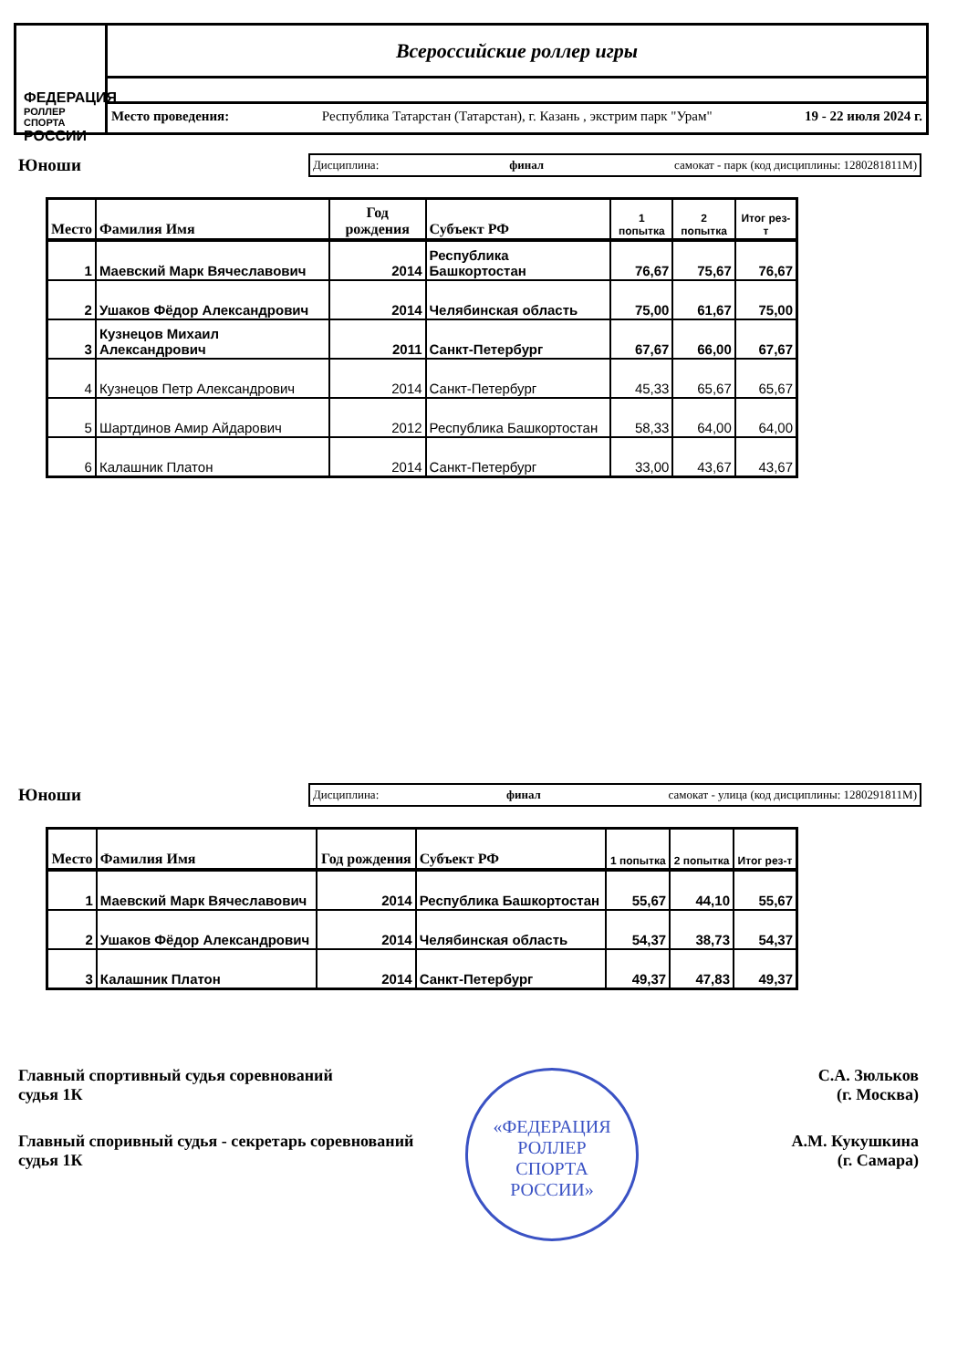ФЕДЕРАЦИЯ
РОЛЛЕР СПОРТА
РОССИИ
Всероссийские роллер игры
Место проведения: Республика Татарстан (Татарстан), г. Казань , экстрим парк "Урам" 19 - 22 июля 2024 г.
Юноши
Дисциплина: финал самокат - парк (код дисциплины: 1280281811М)
| Место | Фамилия Имя | Год рождения | Субъект РФ | 1 попытка | 2 попытка | Итог рез-т |
| --- | --- | --- | --- | --- | --- | --- |
| 1 | Маевский Марк Вячеславович | 2014 | Республика Башкортостан | 76,67 | 75,67 | 76,67 |
| 2 | Ушаков Фёдор Александрович | 2014 | Челябинская область | 75,00 | 61,67 | 75,00 |
| 3 | Кузнецов Михаил Александрович | 2011 | Санкт-Петербург | 67,67 | 66,00 | 67,67 |
| 4 | Кузнецов Петр Александрович | 2014 | Санкт-Петербург | 45,33 | 65,67 | 65,67 |
| 5 | Шартдинов Амир Айдарович | 2012 | Республика Башкортостан | 58,33 | 64,00 | 64,00 |
| 6 | Калашник Платон | 2014 | Санкт-Петербург | 33,00 | 43,67 | 43,67 |
Юноши
Дисциплина: финал самокат - улица (код дисциплины: 1280291811М)
| Место | Фамилия Имя | Год рождения | Субъект РФ | 1 попытка | 2 попытка | Итог рез-т |
| --- | --- | --- | --- | --- | --- | --- |
| 1 | Маевский Марк Вячеславович | 2014 | Республика Башкортостан | 55,67 | 44,10 | 55,67 |
| 2 | Ушаков Фёдор Александрович | 2014 | Челябинская область | 54,37 | 38,73 | 54,37 |
| 3 | Калашник Платон | 2014 | Санкт-Петербург | 49,37 | 47,83 | 49,37 |
«ФЕДЕРАЦИЯ
РОЛЛЕР
СПОРТА
РОССИИ»
Главный спортивный судья соревнований
судья 1К
С.А. Зюльков
(г. Москва)
Главный споривный судья - секретарь соревнований
судья 1К
А.М. Кукушкина
(г. Самара)